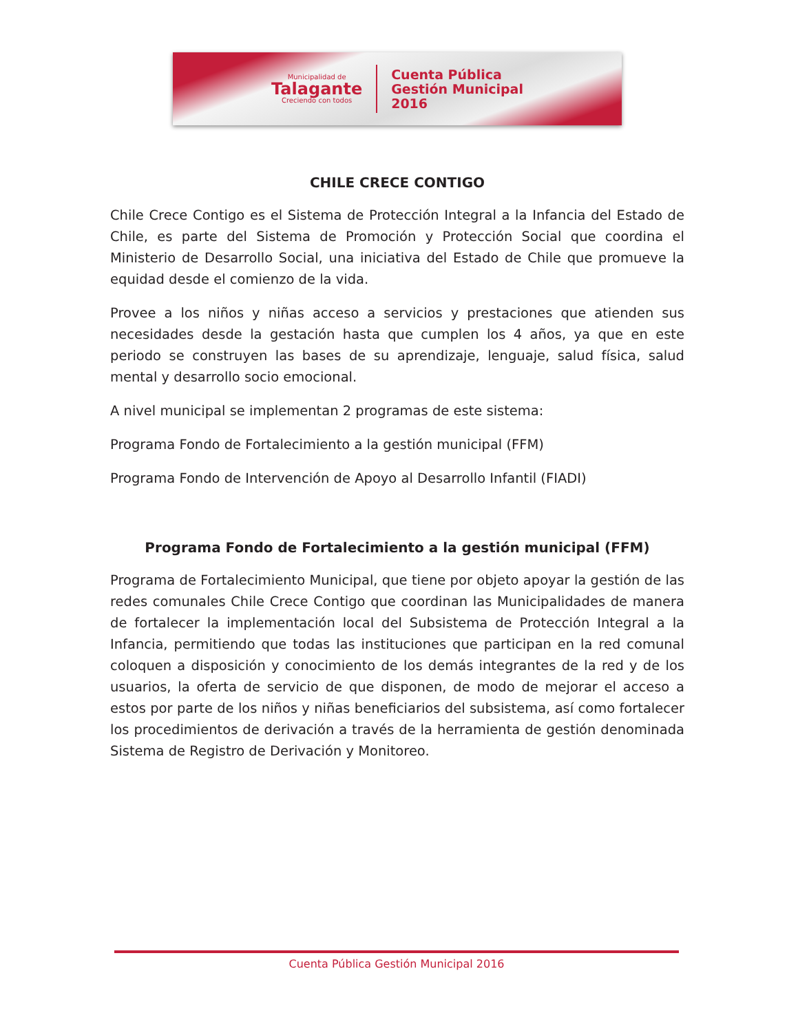Municipalidad de
Talagante
Creciendo con todos
Cuenta Pública
Gestión Municipal
2016
CHILE CRECE CONTIGO
Chile Crece Contigo es el Sistema de Protección Integral a la Infancia del Estado de Chile, es parte del Sistema de Promoción y Protección Social que coordina el Ministerio de Desarrollo Social, una iniciativa del Estado de Chile que promueve la equidad desde el comienzo de la vida.
Provee a los niños y niñas acceso a servicios y prestaciones que atienden sus necesidades desde la gestación hasta que cumplen los 4 años, ya que en este periodo se construyen las bases de su aprendizaje, lenguaje, salud física, salud mental y desarrollo socio emocional.
A nivel municipal se implementan 2 programas de este sistema:
Programa Fondo de Fortalecimiento a la gestión municipal (FFM)
Programa Fondo de Intervención de Apoyo al Desarrollo Infantil (FIADI)
Programa Fondo de Fortalecimiento a la gestión municipal (FFM)
Programa de Fortalecimiento Municipal, que tiene por objeto apoyar la gestión de las redes comunales Chile Crece Contigo que coordinan las Municipalidades de manera de fortalecer la implementación local del Subsistema de Protección Integral a la Infancia, permitiendo que todas las instituciones que participan en la red comunal coloquen a disposición y conocimiento de los demás integrantes de la red y de los usuarios, la oferta de servicio de que disponen, de modo de mejorar el acceso a estos por parte de los niños y niñas beneficiarios del subsistema, así como fortalecer los procedimientos de derivación a través de la herramienta de gestión denominada Sistema de Registro de Derivación y Monitoreo.
Cuenta Pública Gestión Municipal 2016